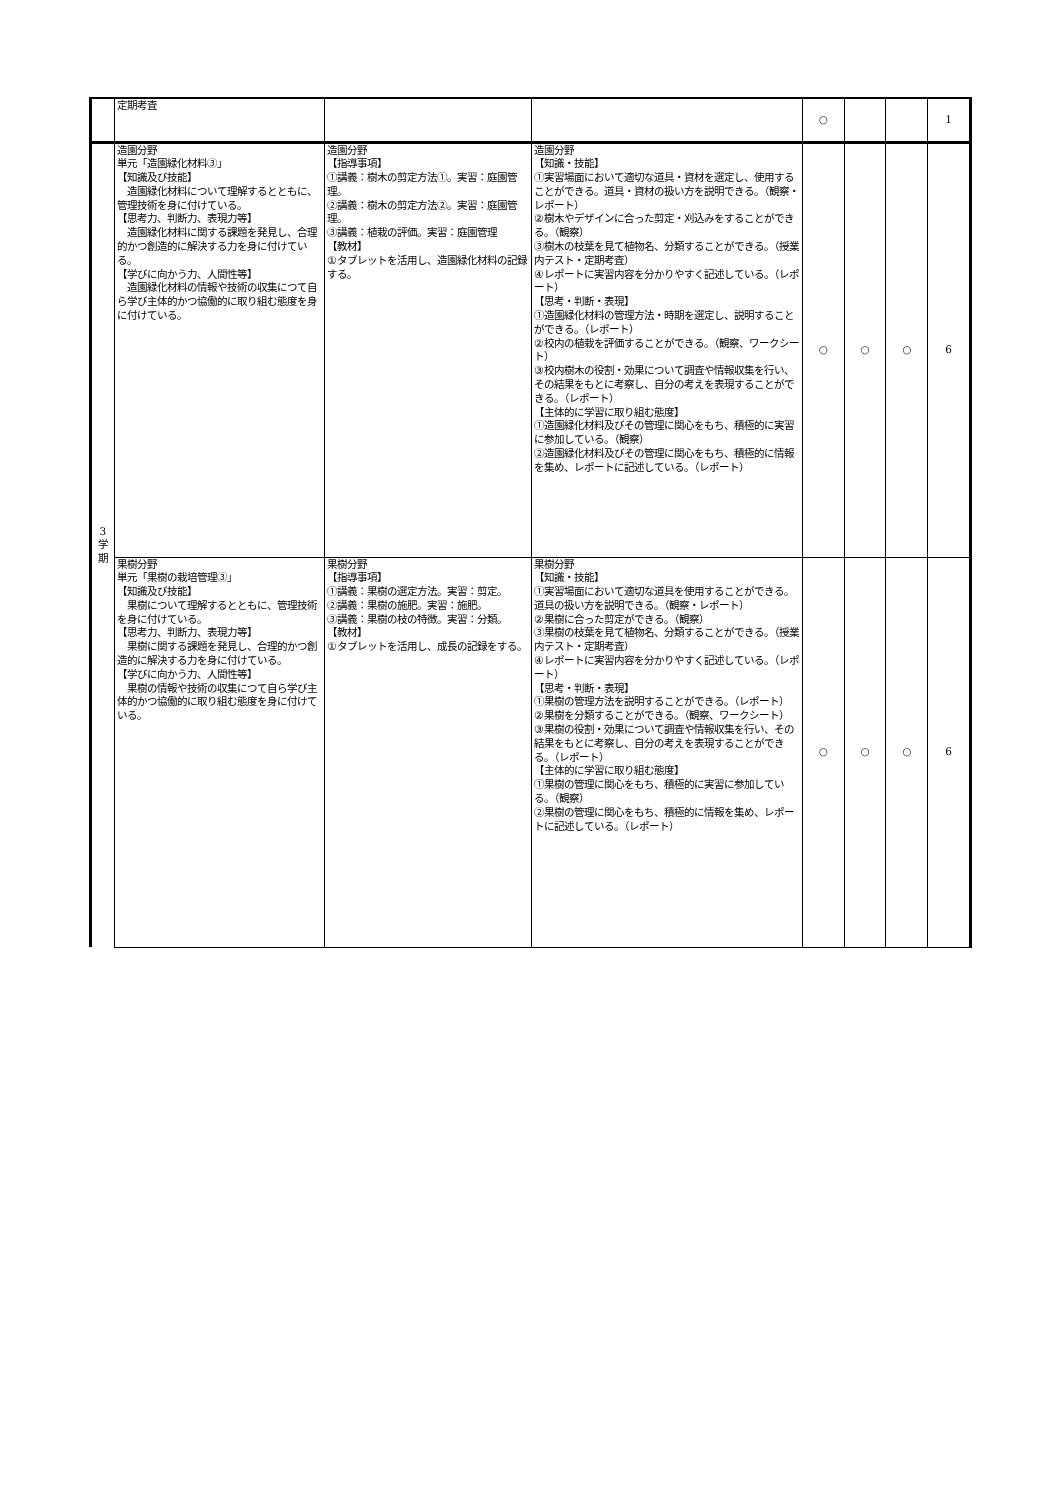| | 定期考査 | | | ○ | | | 1 |
| 3 学 期 | 造園分野 単元「造園緑化材料③」 【知識及び技能】 造園緑化材料について理解するとともに、管理技術を身に付けている。 【思考力、判断力、表現力等】 造園緑化材料に関する課題を発見し、合理的かつ創造的に解決する力を身に付けている。 【学びに向かう力、人間性等】 造園緑化材料の情報や技術の収集につて自ら学び主体的かつ協働的に取り組む態度を身に付けている。 | 造園分野 【指導事項】 ①講義：樹木の剪定方法①。実習：庭園管理。 ②講義：樹木の剪定方法②。実習：庭園管理。 ③講義：植栽の評価。実習：庭園管理 【教材】 ①タブレットを活用し、造園緑化材料の記録する。 | 造園分野 【知識・技能】 ①実習場面において適切な道具・資材を選定し、使用することができる。道具・資材の扱い方を説明できる。（観察・レポート） ②樹木やデザインに合った剪定・刈込みをすることができる。（観察） ③樹木の枝葉を見て植物名、分類することができる。（授業内テスト・定期考査） ④レポートに実習内容を分かりやすく記述している。（レポート） 【思考・判断・表現】 ①造園緑化材料の管理方法・時期を選定し、説明することができる。（レポート） ②校内の植栽を評価することができる。（観察、ワークシート） ③校内樹木の役割・効果について調査や情報収集を行い、その結果をもとに考察し、自分の考えを表現することができる。（レポート） 【主体的に学習に取り組む態度】 ①造園緑化材料及びその管理に関心をもち、積極的に実習に参加している。（観察） ②造園緑化材料及びその管理に関心をもち、積極的に情報を集め、レポートに記述している。（レポート） | ○ | ○ | ○ | 6 |
| | 果樹分野 単元「果樹の栽培管理③」 【知識及び技能】 果樹について理解するとともに、管理技術を身に付けている。 【思考力、判断力、表現力等】 果樹に関する課題を発見し、合理的かつ創造的に解決する力を身に付けている。 【学びに向かう力、人間性等】 果樹の情報や技術の収集につて自ら学び主体的かつ協働的に取り組む態度を身に付けている。 | 果樹分野 【指導事項】 ①講義：果樹の選定方法。実習：剪定。 ②講義：果樹の施肥。実習：施肥。 ③講義：果樹の枝の特徴。実習：分類。 【教材】 ①タブレットを活用し、成長の記録をする。 | 果樹分野 【知識・技能】 ①実習場面において適切な道具を使用することができる。道具の扱い方を説明できる。（観察・レポート） ②果樹に合った剪定ができる。（観察） ③果樹の枝葉を見て植物名、分類することができる。（授業内テスト・定期考査） ④レポートに実習内容を分かりやすく記述している。（レポート） 【思考・判断・表現】 ①果樹の管理方法を説明することができる。（レポート） ②果樹を分類することができる。（観察、ワークシート） ③果樹の役割・効果について調査や情報収集を行い、その結果をもとに考察し、自分の考えを表現することができる。（レポート） 【主体的に学習に取り組む態度】 ①果樹の管理に関心をもち、積極的に実習に参加している。（観察） ②果樹の管理に関心をもち、積極的に情報を集め、レポートに記述している。（レポート） | ○ | ○ | ○ | 6 |